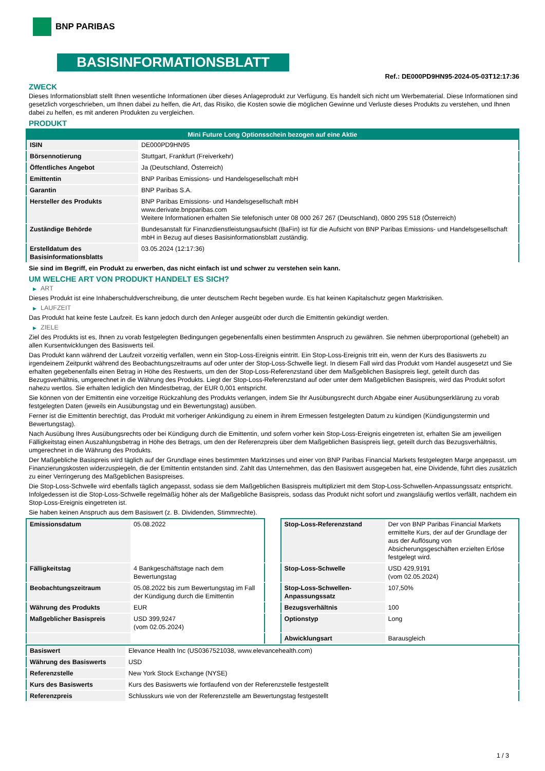BNP PARIBAS
BASISINFORMATIONSBLATT
Ref.: DE000PD9HN95-2024-05-03T12:17:36
ZWECK
Dieses Informationsblatt stellt Ihnen wesentliche Informationen über dieses Anlageprodukt zur Verfügung. Es handelt sich nicht um Werbematerial. Diese Informationen sind gesetzlich vorgeschrieben, um Ihnen dabei zu helfen, die Art, das Risiko, die Kosten sowie die möglichen Gewinne und Verluste dieses Produkts zu verstehen, und Ihnen dabei zu helfen, es mit anderen Produkten zu vergleichen.
PRODUKT
| Mini Future Long Optionsschein bezogen auf eine Aktie | |
| --- | --- |
| ISIN | DE000PD9HN95 |
| Börsennotierung | Stuttgart, Frankfurt (Freiverkehr) |
| Öffentliches Angebot | Ja (Deutschland, Österreich) |
| Emittentin | BNP Paribas Emissions- und Handelsgesellschaft mbH |
| Garantin | BNP Paribas S.A. |
| Hersteller des Produkts | BNP Paribas Emissions- und Handelsgesellschaft mbH www.derivate.bnpparibas.com Weitere Informationen erhalten Sie telefonisch unter 08 000 267 267 (Deutschland), 0800 295 518 (Österreich) |
| Zuständige Behörde | Bundesanstalt für Finanzdienstleistungsaufsicht (BaFin) ist für die Aufsicht von BNP Paribas Emissions- und Handelsgesellschaft mbH in Bezug auf dieses Basisinformationsblatt zuständig. |
| Erstelldatum des Basisinformationsblatts | 03.05.2024 (12:17:36) |
Sie sind im Begriff, ein Produkt zu erwerben, das nicht einfach ist und schwer zu verstehen sein kann.
UM WELCHE ART VON PRODUKT HANDELT ES SICH?
▶ ART
Dieses Produkt ist eine Inhaberschuldverschreibung, die unter deutschem Recht begeben wurde. Es hat keinen Kapitalschutz gegen Marktrisiken.
▶ LAUFZEIT
Das Produkt hat keine feste Laufzeit. Es kann jedoch durch den Anleger ausgeübt oder durch die Emittentin gekündigt werden.
▶ ZIELE
Ziel des Produkts ist es, Ihnen zu vorab festgelegten Bedingungen gegebenenfalls einen bestimmten Anspruch zu gewähren. Sie nehmen überproportional (gehebelt) an allen Kursentwicklungen des Basiswerts teil.
Das Produkt kann während der Laufzeit vorzeitig verfallen, wenn ein Stop-Loss-Ereignis eintritt. Ein Stop-Loss-Ereignis tritt ein, wenn der Kurs des Basiswerts zu irgendeinem Zeitpunkt während des Beobachtungszeitraums auf oder unter der Stop-Loss-Schwelle liegt. In diesem Fall wird das Produkt vom Handel ausgesetzt und Sie erhalten gegebenenfalls einen Betrag in Höhe des Restwerts, um den der Stop-Loss-Referenzstand über dem Maßgeblichen Basispreis liegt, geteilt durch das Bezugsverhältnis, umgerechnet in die Währung des Produkts. Liegt der Stop-Loss-Referenzstand auf oder unter dem Maßgeblichen Basispreis, wird das Produkt sofort nahezu wertlos. Sie erhalten lediglich den Mindestbetrag, der EUR 0,001 entspricht.
Sie können von der Emittentin eine vorzeitige Rückzahlung des Produkts verlangen, indem Sie Ihr Ausübungsrecht durch Abgabe einer Ausübungserklärung zu vorab festgelegten Daten (jeweils ein Ausübungstag und ein Bewertungstag) ausüben.
Ferner ist die Emittentin berechtigt, das Produkt mit vorheriger Ankündigung zu einem in ihrem Ermessen festgelegten Datum zu kündigen (Kündigungstermin und Bewertungstag).
Nach Ausübung Ihres Ausübungsrechts oder bei Kündigung durch die Emittentin, und sofern vorher kein Stop-Loss-Ereignis eingetreten ist, erhalten Sie am jeweiligen Fälligkeitstag einen Auszahlungsbetrag in Höhe des Betrags, um den der Referenzpreis über dem Maßgeblichen Basispreis liegt, geteilt durch das Bezugsverhältnis, umgerechnet in die Währung des Produkts.
Der Maßgebliche Basispreis wird täglich auf der Grundlage eines bestimmten Marktzinses und einer von BNP Paribas Financial Markets festgelegten Marge angepasst, um Finanzierungskosten widerzuspiegeln, die der Emittentin entstanden sind. Zahlt das Unternehmen, das den Basiswert ausgegeben hat, eine Dividende, führt dies zusätzlich zu einer Verringerung des Maßgeblichen Basispreises.
Die Stop-Loss-Schwelle wird ebenfalls täglich angepasst, sodass sie dem Maßgeblichen Basispreis multipliziert mit dem Stop-Loss-Schwellen-Anpassungssatz entspricht. Infolgedessen ist die Stop-Loss-Schwelle regelmäßig höher als der Maßgebliche Basispreis, sodass das Produkt nicht sofort und zwangsläufig wertlos verfällt, nachdem ein Stop-Loss-Ereignis eingetreten ist.
Sie haben keinen Anspruch aus dem Basiswert (z. B. Dividenden, Stimmrechte).
| Emissionsdatum | 05.08.2022 |
| Fälligkeitstag | 4 Bankgeschäftstage nach dem Bewertungstag |
| Beobachtungszeitraum | 05.08.2022 bis zum Bewertungstag im Fall der Kündigung durch die Emittentin |
| Währung des Produkts | EUR |
| Maßgeblicher Basispreis | USD 399,9247 (vom 02.05.2024) |
| Stop-Loss-Referenzstand | Der von BNP Paribas Financial Markets ermittelte Kurs, der auf der Grundlage der aus der Auflösung von Absicherungsgeschäften erzielten Erlöse festgelegt wird. |
| Stop-Loss-Schwelle | USD 429,9191 (vom 02.05.2024) |
| Stop-Loss-Schwellen-Anpassungssatz | 107,50% |
| Bezugsverhältnis | 100 |
| Optionstyp | Long |
| Abwicklungsart | Barausgleich |
| Basiswert | Elevance Health Inc (US0367521038, www.elevancehealth.com) |
| Währung des Basiswerts | USD |
| Referenzstelle | New York Stock Exchange (NYSE) |
| Kurs des Basiswerts | Kurs des Basiswerts wie fortlaufend von der Referenzstelle festgestellt |
| Referenzpreis | Schlusskurs wie von der Referenzstelle am Bewertungstag festgestellt |
1 / 3